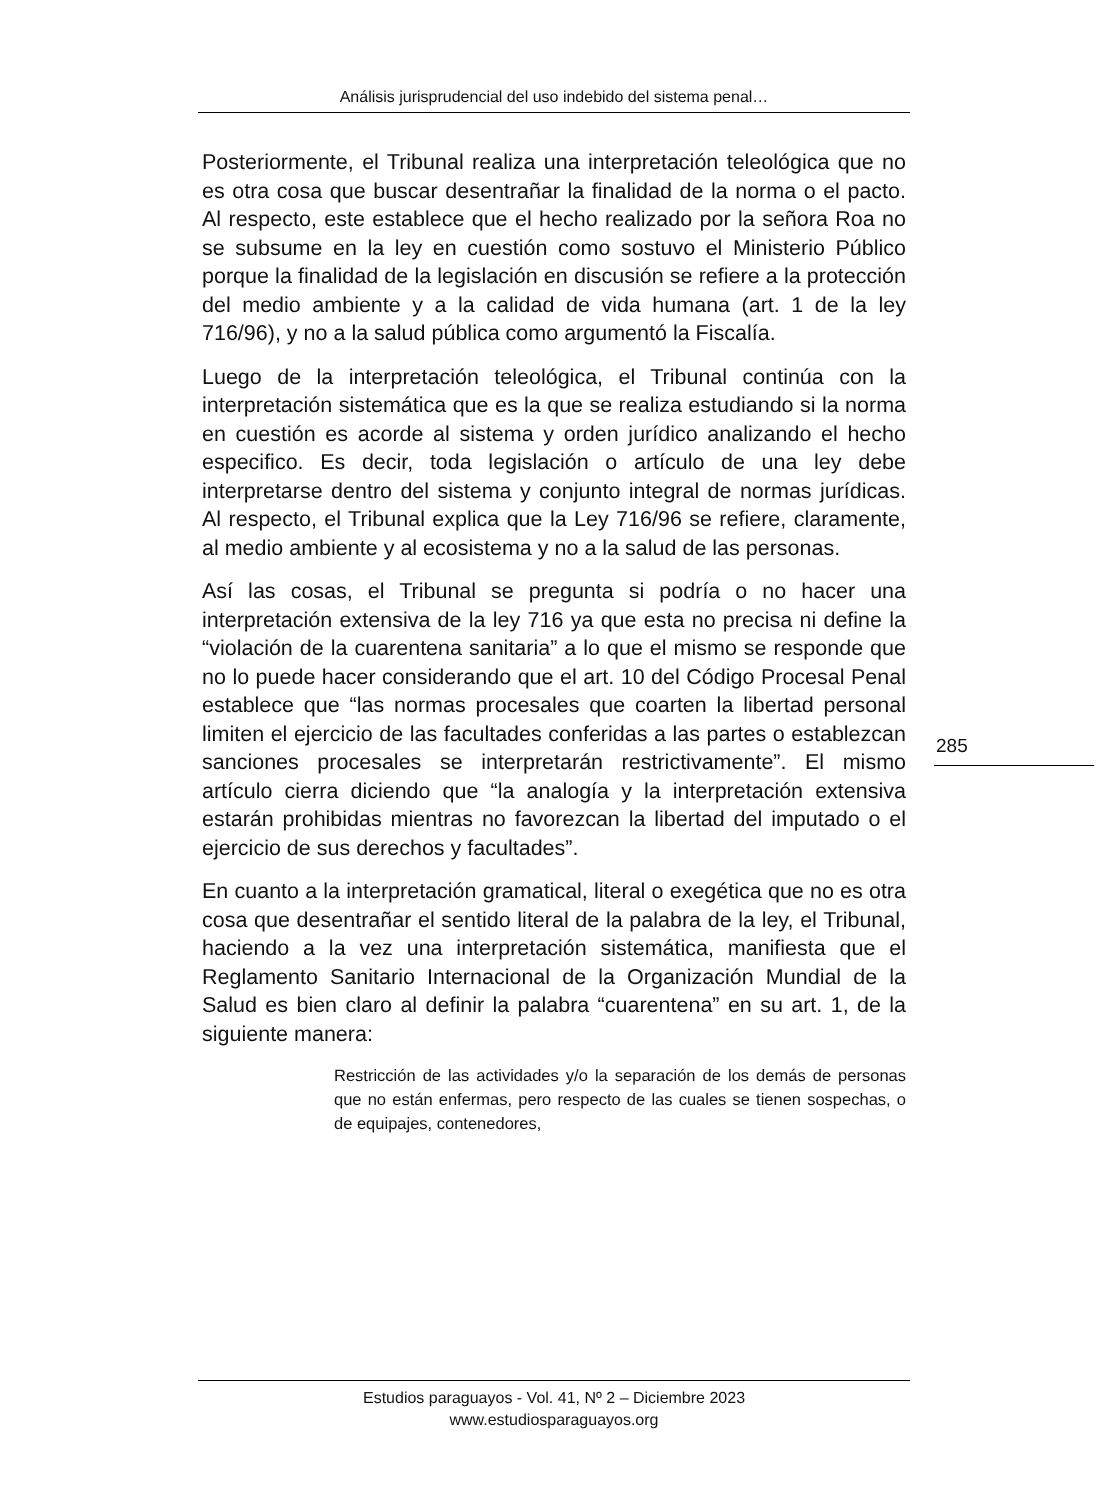Análisis jurisprudencial del uso indebido del sistema penal…
Posteriormente, el Tribunal realiza una interpretación teleológica que no es otra cosa que buscar desentrañar la finalidad de la norma o el pacto. Al respecto, este establece que el hecho realizado por la señora Roa no se subsume en la ley en cuestión como sostuvo el Ministerio Público porque la finalidad de la legislación en discusión se refiere a la protección del medio ambiente y a la calidad de vida humana (art. 1 de la ley 716/96), y no a la salud pública como argumentó la Fiscalía.
Luego de la interpretación teleológica, el Tribunal continúa con la interpretación sistemática que es la que se realiza estudiando si la norma en cuestión es acorde al sistema y orden jurídico analizando el hecho especifico. Es decir, toda legislación o artículo de una ley debe interpretarse dentro del sistema y conjunto integral de normas jurídicas. Al respecto, el Tribunal explica que la Ley 716/96 se refiere, claramente, al medio ambiente y al ecosistema y no a la salud de las personas.
Así las cosas, el Tribunal se pregunta si podría o no hacer una interpretación extensiva de la ley 716 ya que esta no precisa ni define la “violación de la cuarentena sanitaria” a lo que el mismo se responde que no lo puede hacer considerando que el art. 10 del Código Procesal Penal establece que “las normas procesales que coarten la libertad personal limiten el ejercicio de las facultades conferidas a las partes o establezcan sanciones procesales se interpretarán restrictivamente”. El mismo artículo cierra diciendo que “la analogía y la interpretación extensiva estarán prohibidas mientras no favorezcan la libertad del imputado o el ejercicio de sus derechos y facultades”.
En cuanto a la interpretación gramatical, literal o exegética que no es otra cosa que desentrañar el sentido literal de la palabra de la ley, el Tribunal, haciendo a la vez una interpretación sistemática, manifiesta que el Reglamento Sanitario Internacional de la Organización Mundial de la Salud es bien claro al definir la palabra “cuarentena” en su art. 1, de la siguiente manera:
Restricción de las actividades y/o la separación de los demás de personas que no están enfermas, pero respecto de las cuales se tienen sospechas, o de equipajes, contenedores,
285
Estudios paraguayos - Vol. 41, Nº 2 – Diciembre 2023
www.estudiosparaguayos.org